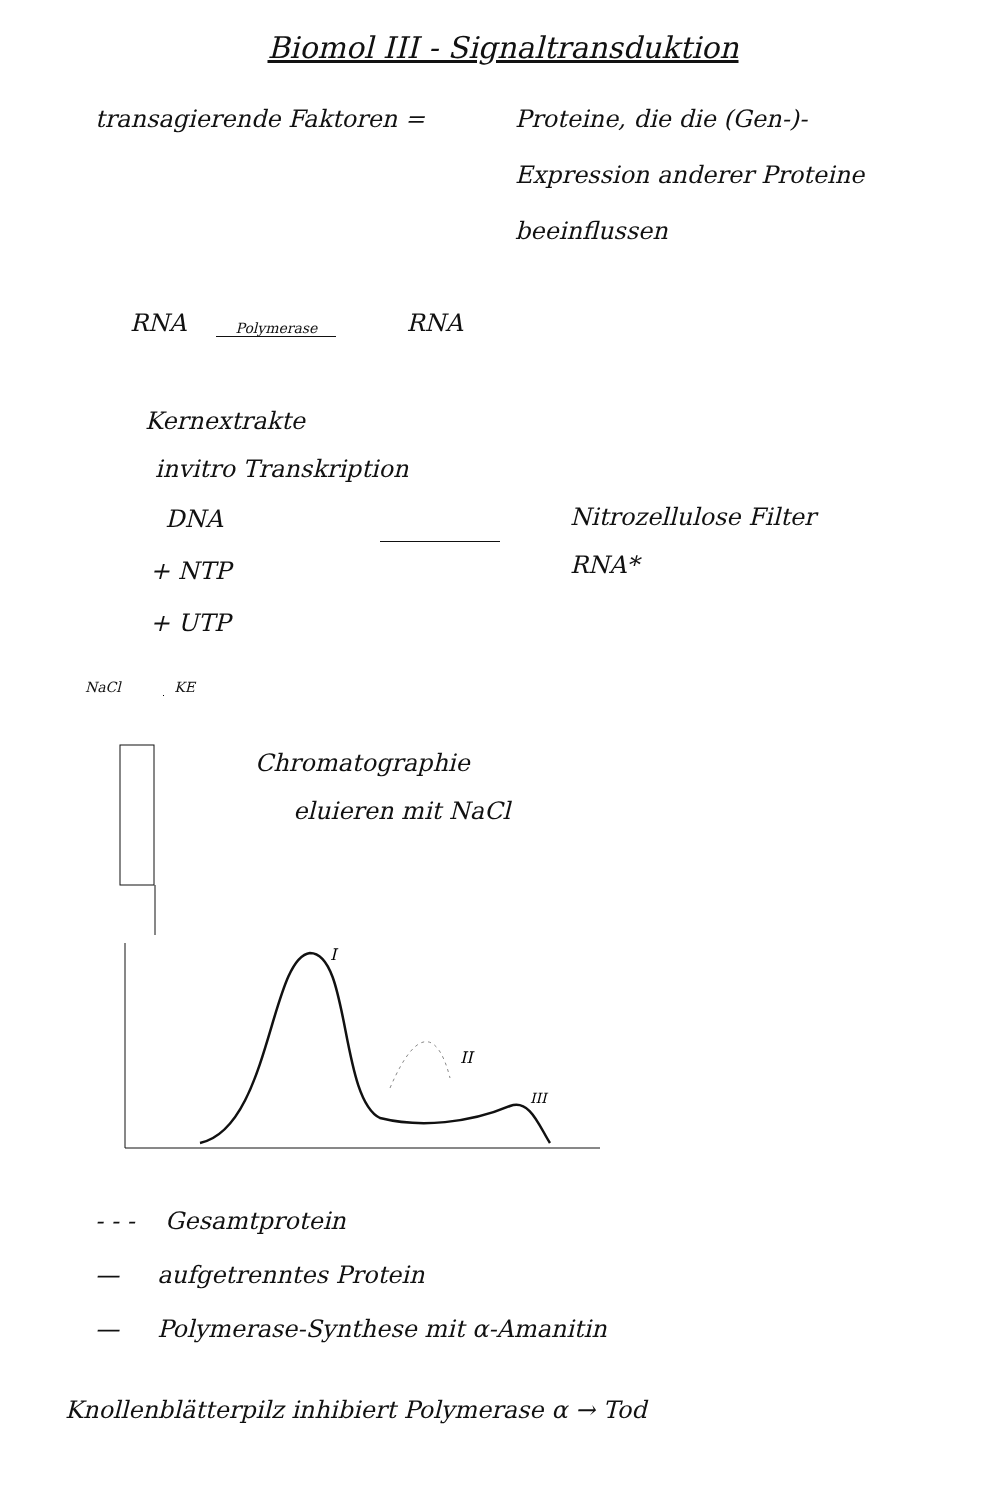Biomol III - Signaltransduktion
transagierende Faktoren =
Proteine, die die (Gen-)-Expression anderer Proteine beeinflussen
RNA Polymerase RNA
Kernextrakte
invitro Transkription
DNA
+ NTP
+ UTP
Nitrozellulose Filter
RNA*
NaCl KE
Chromatographie
eluieren mit NaCl
I
II
III
- - - Gesamtprotein
— aufgetrenntes Protein
— Polymerase-Synthese mit α-Amanitin
Knollenblätterpilz inhibiert Polymerase α → Tod